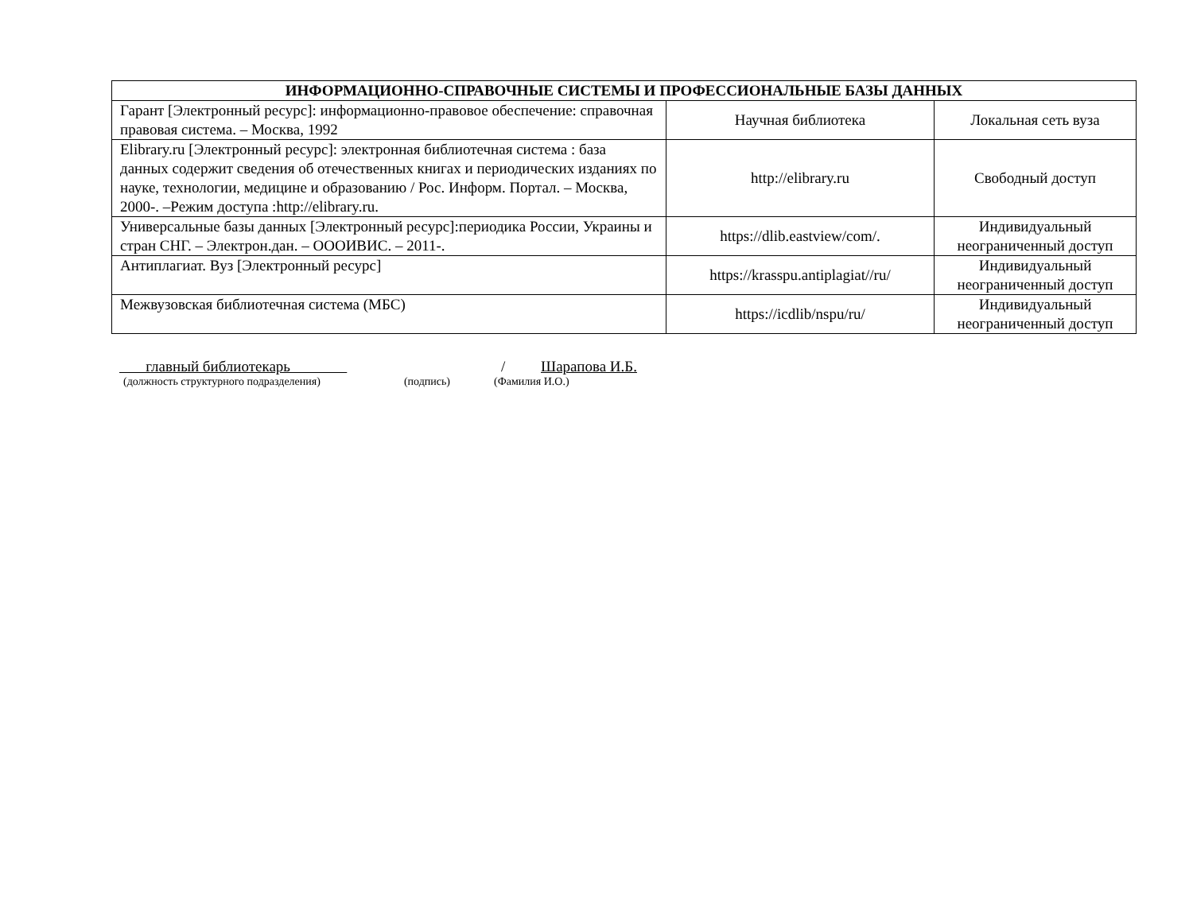| ИНФОРМАЦИОННО-СПРАВОЧНЫЕ СИСТЕМЫ И ПРОФЕССИОНАЛЬНЫЕ БАЗЫ ДАННЫХ | | |
| --- | --- | --- |
| Гарант [Электронный ресурс]: информационно-правовое обеспечение: справочная правовая система. – Москва, 1992 | Научная библиотека | Локальная сеть вуза |
| Elibrary.ru [Электронный ресурс]: электронная библиотечная система : база данных содержит сведения об отечественных книгах и периодических изданиях по науке, технологии, медицине и образованию / Рос. Информ. Портал. – Москва, 2000-. –Режим доступа :http://elibrary.ru. | http://elibrary.ru | Свободный доступ |
| Универсальные базы данных [Электронный ресурс]:периодика России, Украины и стран СНГ. – Электрон.дан. – ОООИВИС. – 2011-. | https://dlib.eastview/com/. | Индивидуальный неограниченный доступ |
| Антиплагиат. Вуз [Электронный ресурс] | https://krasspu.antiplagiat//ru/ | Индивидуальный неограниченный доступ |
| Межвузовская библиотечная система (МБС) | https://icdlib/nspu/ru/ | Индивидуальный неограниченный доступ |
главный библиотекарь / Шарапова И.Б.
(должность структурного подразделения) (подпись) (Фамилия И.О.)